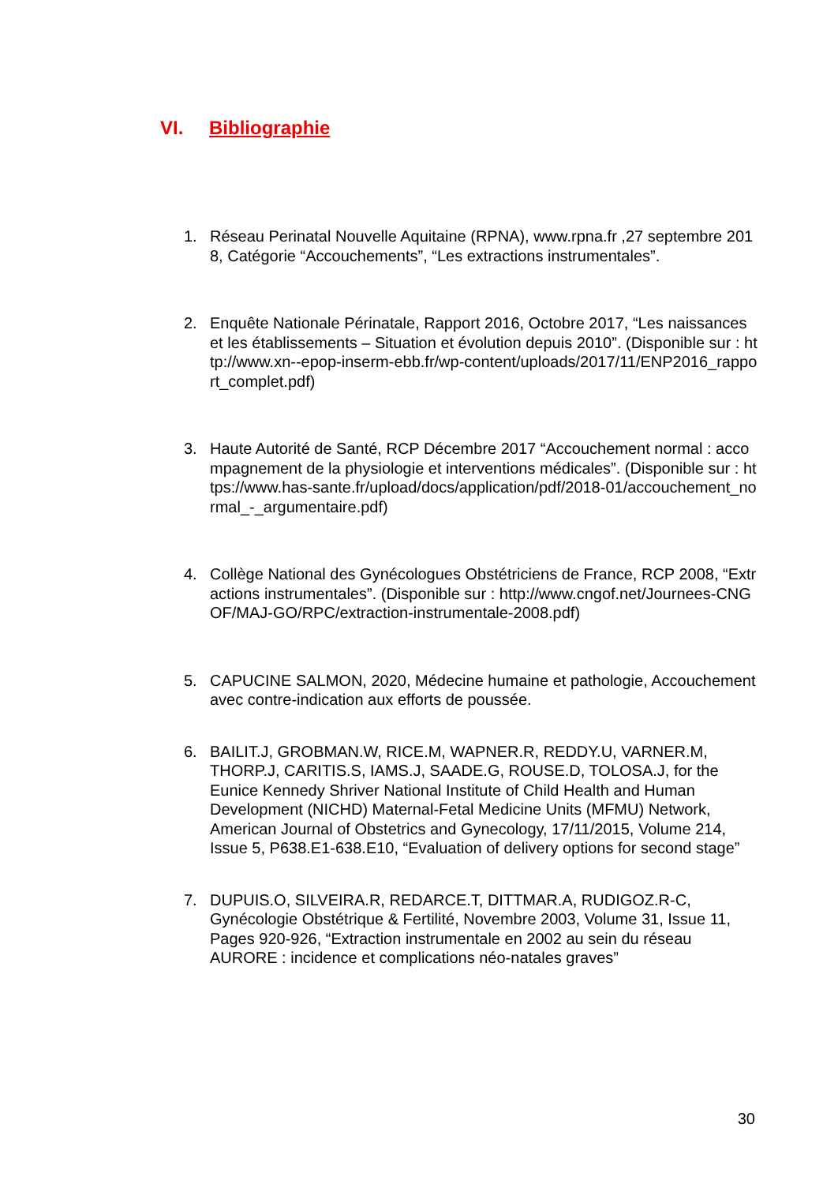VI. Bibliographie
1. Réseau Perinatal Nouvelle Aquitaine (RPNA), www.rpna.fr ,27 septembre 2018, Catégorie “Accouchements”, “Les extractions instrumentales”.
2. Enquête Nationale Périnatale, Rapport 2016, Octobre 2017, “Les naissances et les établissements – Situation et évolution depuis 2010”. (Disponible sur : http://www.xn--epop-inserm-ebb.fr/wp-content/uploads/2017/11/ENP2016_rapport_complet.pdf)
3. Haute Autorité de Santé, RCP Décembre 2017 “Accouchement normal : accompagnement de la physiologie et interventions médicales”. (Disponible sur : https://www.has-sante.fr/upload/docs/application/pdf/2018-01/accouchement_normal_-_argumentaire.pdf)
4. Collège National des Gynécologues Obstétriciens de France, RCP 2008, “Extractions instrumentales”. (Disponible sur : http://www.cngof.net/Journees-CNGOF/MAJ-GO/RPC/extraction-instrumentale-2008.pdf)
5. CAPUCINE SALMON, 2020, Médecine humaine et pathologie, Accouchement avec contre-indication aux efforts de poussée.
6. BAILIT.J, GROBMAN.W, RICE.M, WAPNER.R, REDDY.U, VARNER.M, THORP.J, CARITIS.S, IAMS.J, SAADE.G, ROUSE.D, TOLOSA.J, for the Eunice Kennedy Shriver National Institute of Child Health and Human Development (NICHD) Maternal-Fetal Medicine Units (MFMU) Network, American Journal of Obstetrics and Gynecology, 17/11/2015, Volume 214, Issue 5, P638.E1-638.E10, “Evaluation of delivery options for second stage”
7. DUPUIS.O, SILVEIRA.R, REDARCE.T, DITTMAR.A, RUDIGOZ.R-C, Gynécologie Obstétrique & Fertilité, Novembre 2003, Volume 31, Issue 11, Pages 920-926, “Extraction instrumentale en 2002 au sein du réseau AURORE : incidence et complications néo-natales graves”
30